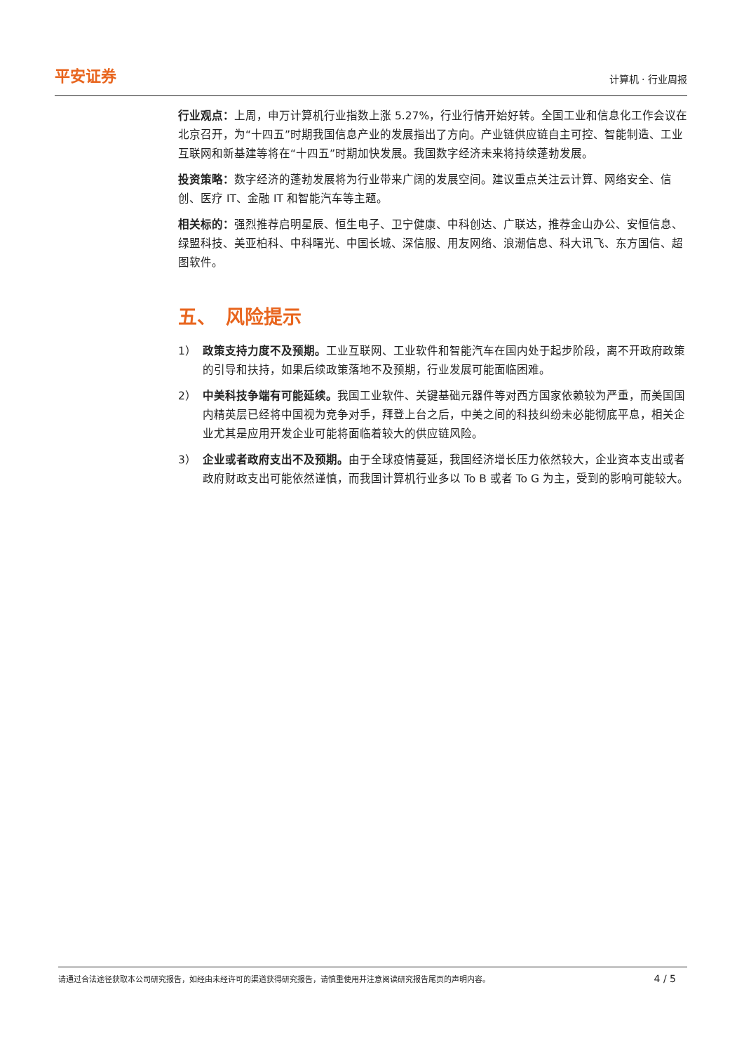平安证券 计算机 · 行业周报
行业观点：上周，申万计算机行业指数上涨 5.27%，行业行情开始好转。全国工业和信息化工作会议在北京召开，为“十四五”时期我国信息产业的发展指出了方向。产业链供应链自主可控、智能制造、工业互联网和新基建等将在“十四五”时期加快发展。我国数字经济未来将持续蓬勃发展。
投资策略：数字经济的蓬勃发展将为行业带来广阔的发展空间。建议重点关注云计算、网络安全、信创、医疗 IT、金融 IT 和智能汽车等主题。
相关标的：强烈推荐启明星辰、恒生电子、卫宁健康、中科创达、广联达，推荐金山办公、安恒信息、绿盟科技、美亚柏科、中科曙光、中国长城、深信服、用友网络、浪潮信息、科大讯飞、东方国信、超图软件。
五、　风险提示
1） 政策支持力度不及预期。工业互联网、工业软件和智能汽车在国内处于起步阶段，离不开政府政策的引导和扶持，如果后续政策落地不及预期，行业发展可能面临困难。
2） 中美科技争端有可能延续。我国工业软件、关键基础元器件等对西方国家依赖较为严重，而美国国内精英层已经将中国视为竞争对手，拜登上台之后，中美之间的科技纠纷未必能彻底平息，相关企业尤其是应用开发企业可能将面临着较大的供应链风险。
3） 企业或者政府支出不及预期。由于全球疫情蔓延，我国经济增长压力依然较大，企业资本支出或者政府财政支出可能依然谨慎，而我国计算机行业多以 To B 或者 To G 为主，受到的影响可能较大。
请通过合法途径获取本公司研究报告，如经由未经许可的渠道获得研究报告，请慎重使用并注意阅读研究报告尾页的声明内容。 4 / 5